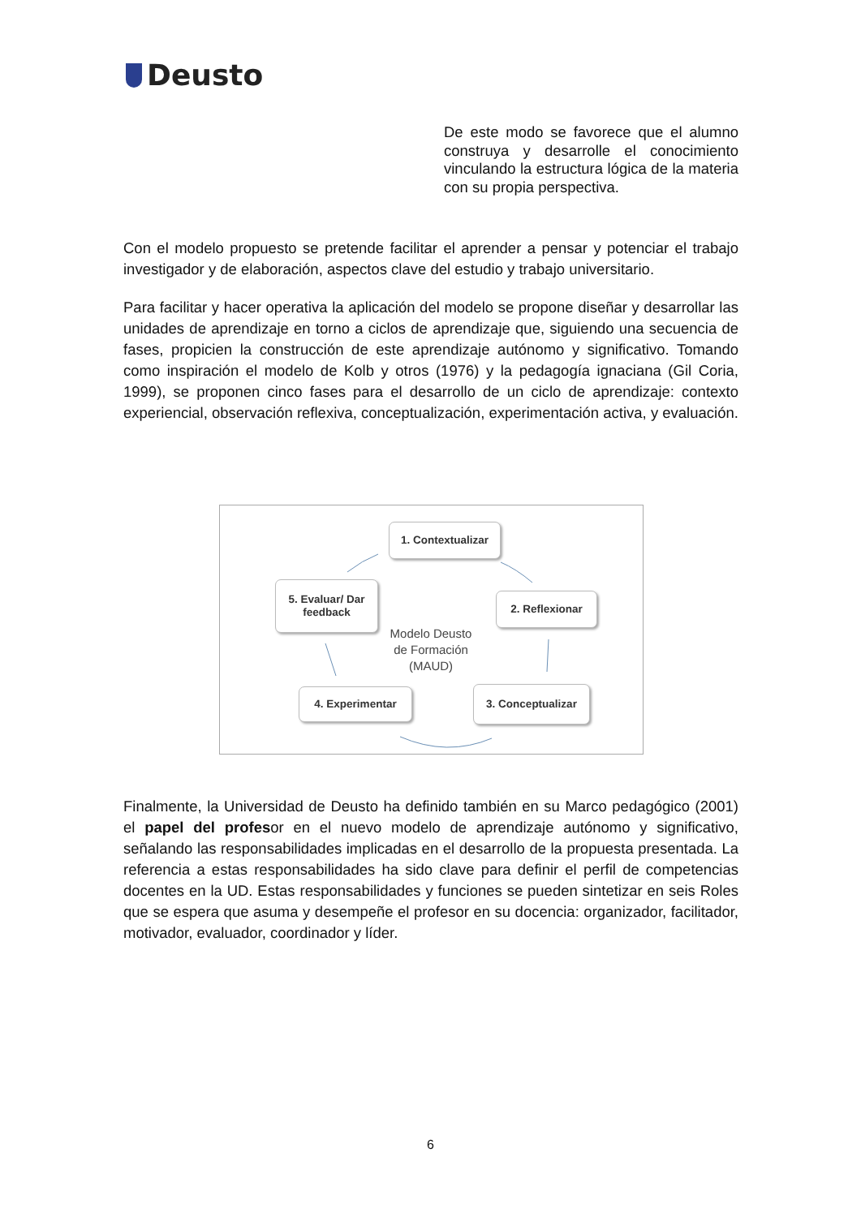Deusto
De este modo se favorece que el alumno construya y desarrolle el conocimiento vinculando la estructura lógica de la materia con su propia perspectiva.
Con el modelo propuesto se pretende facilitar el aprender a pensar y potenciar el trabajo investigador y de elaboración, aspectos clave del estudio y trabajo universitario.
Para facilitar y hacer operativa la aplicación del modelo se propone diseñar y desarrollar las unidades de aprendizaje en torno a ciclos de aprendizaje que, siguiendo una secuencia de fases, propicien la construcción de este aprendizaje autónomo y significativo. Tomando como inspiración el modelo de Kolb y otros (1976) y la pedagogía ignaciana (Gil Coria, 1999), se proponen cinco fases para el desarrollo de un ciclo de aprendizaje: contexto experiencial, observación reflexiva, conceptualización, experimentación activa, y evaluación.
1. Contextualizar
2. Reflexionar
3. Conceptualizar
4. Experimentar
5. Evaluar/ Dar feedback
Modelo Deusto de Formación (MAUD)
Finalmente, la Universidad de Deusto ha definido también en su Marco pedagógico (2001) el papel del profesor en el nuevo modelo de aprendizaje autónomo y significativo, señalando las responsabilidades implicadas en el desarrollo de la propuesta presentada. La referencia a estas responsabilidades ha sido clave para definir el perfil de competencias docentes en la UD. Estas responsabilidades y funciones se pueden sintetizar en seis Roles que se espera que asuma y desempeñe el profesor en su docencia: organizador, facilitador, motivador, evaluador, coordinador y líder.
6